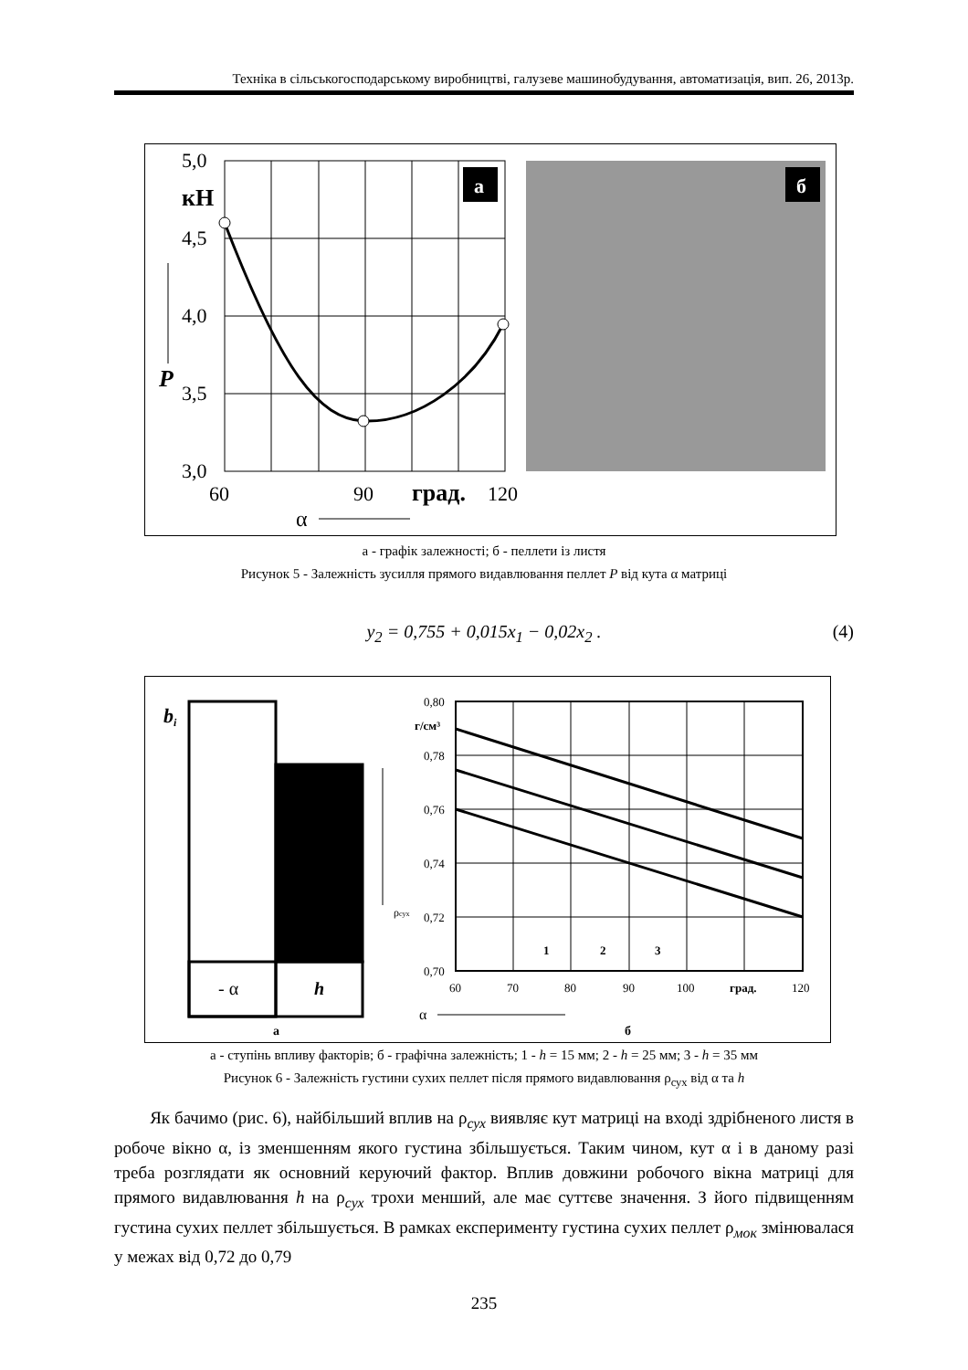Техніка в сільськогосподарському виробництві, галузеве машинобудування, автоматизація, вип. 26, 2013р.
5,0
4,5
4,0
3,5
3,0
кН
P
60
90
град.
120
α
а
б
а - графік залежності; б - пеллети із листя
Рисунок 5 - Залежність зусилля прямого видавлювання пеллет P від кута α матриці
y<sub>2</sub> = 0,755 + 0,015x<sub>1</sub> − 0,02x<sub>2</sub> . (4)
bi
- α
h
а
0,80
г/см³
0,78
0,76
0,74
0,72
0,70
ρсух
60
70
80
90
100
град.
120
1
2
3
α
б
а - ступінь впливу факторів; б - графічна залежність; 1 - h = 15 мм; 2 - h = 25 мм; 3 - h = 35 мм
Рисунок 6 - Залежність густини сухих пеллет після прямого видавлювання ρ<sub>сух</sub> від α та h
Як бачимо (рис. 6), найбільший вплив на ρ<sub>сух</sub> виявляє кут матриці на вході здрібненого листя в робоче вікно α, із зменшенням якого густина збільшується. Таким чином, кут α і в даному разі треба розглядати як основний керуючий фактор. Вплив довжини робочого вікна матриці для прямого видавлювання h на ρ<sub>сух</sub> трохи менший, але має суттєве значення. З його підвищенням густина сухих пеллет збільшується. В рамках експерименту густина сухих пеллет ρ<sub>мок</sub> змінювалася у межах від 0,72 до 0,79
235